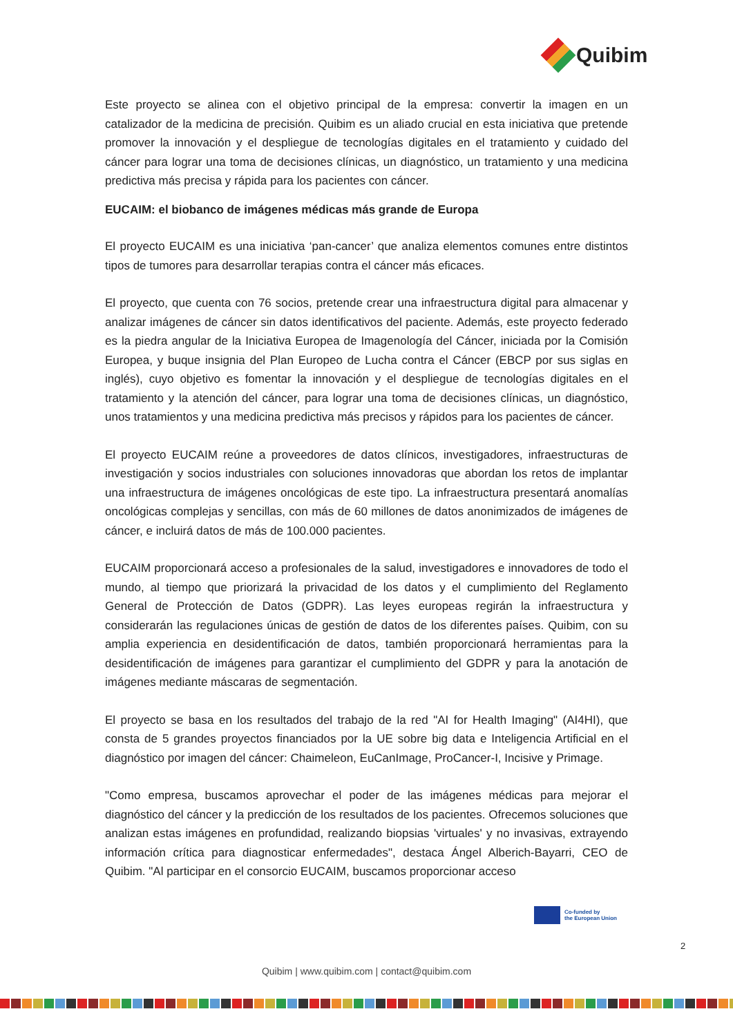Quibim
Este proyecto se alinea con el objetivo principal de la empresa: convertir la imagen en un catalizador de la medicina de precisión. Quibim es un aliado crucial en esta iniciativa que pretende promover la innovación y el despliegue de tecnologías digitales en el tratamiento y cuidado del cáncer para lograr una toma de decisiones clínicas, un diagnóstico, un tratamiento y una medicina predictiva más precisa y rápida para los pacientes con cáncer.
EUCAIM: el biobanco de imágenes médicas más grande de Europa
El proyecto EUCAIM es una iniciativa ‘pan-cancer’ que analiza elementos comunes entre distintos tipos de tumores para desarrollar terapias contra el cáncer más eficaces.
El proyecto, que cuenta con 76 socios, pretende crear una infraestructura digital para almacenar y analizar imágenes de cáncer sin datos identificativos del paciente. Además, este proyecto federado es la piedra angular de la Iniciativa Europea de Imagenología del Cáncer, iniciada por la Comisión Europea, y buque insignia del Plan Europeo de Lucha contra el Cáncer (EBCP por sus siglas en inglés), cuyo objetivo es fomentar la innovación y el despliegue de tecnologías digitales en el tratamiento y la atención del cáncer, para lograr una toma de decisiones clínicas, un diagnóstico, unos tratamientos y una medicina predictiva más precisos y rápidos para los pacientes de cáncer.
El proyecto EUCAIM reúne a proveedores de datos clínicos, investigadores, infraestructuras de investigación y socios industriales con soluciones innovadoras que abordan los retos de implantar una infraestructura de imágenes oncológicas de este tipo. La infraestructura presentará anomalías oncológicas complejas y sencillas, con más de 60 millones de datos anonimizados de imágenes de cáncer, e incluirá datos de más de 100.000 pacientes.
EUCAIM proporcionará acceso a profesionales de la salud, investigadores e innovadores de todo el mundo, al tiempo que priorizará la privacidad de los datos y el cumplimiento del Reglamento General de Protección de Datos (GDPR). Las leyes europeas regirán la infraestructura y considerarán las regulaciones únicas de gestión de datos de los diferentes países. Quibim, con su amplia experiencia en desidentificación de datos, también proporcionará herramientas para la desidentificación de imágenes para garantizar el cumplimiento del GDPR y para la anotación de imágenes mediante máscaras de segmentación.
El proyecto se basa en los resultados del trabajo de la red "AI for Health Imaging" (AI4HI), que consta de 5 grandes proyectos financiados por la UE sobre big data e Inteligencia Artificial en el diagnóstico por imagen del cáncer: Chaimeleon, EuCanImage, ProCancer-I, Incisive y Primage.
"Como empresa, buscamos aprovechar el poder de las imágenes médicas para mejorar el diagnóstico del cáncer y la predicción de los resultados de los pacientes. Ofrecemos soluciones que analizan estas imágenes en profundidad, realizando biopsias 'virtuales' y no invasivas, extrayendo información crítica para diagnosticar enfermedades", destaca Ángel Alberich-Bayarri, CEO de Quibim. "Al participar en el consorcio EUCAIM, buscamos proporcionar acceso
Co-funded by
the European Union
2
Quibim | www.quibim.com | contact@quibim.com